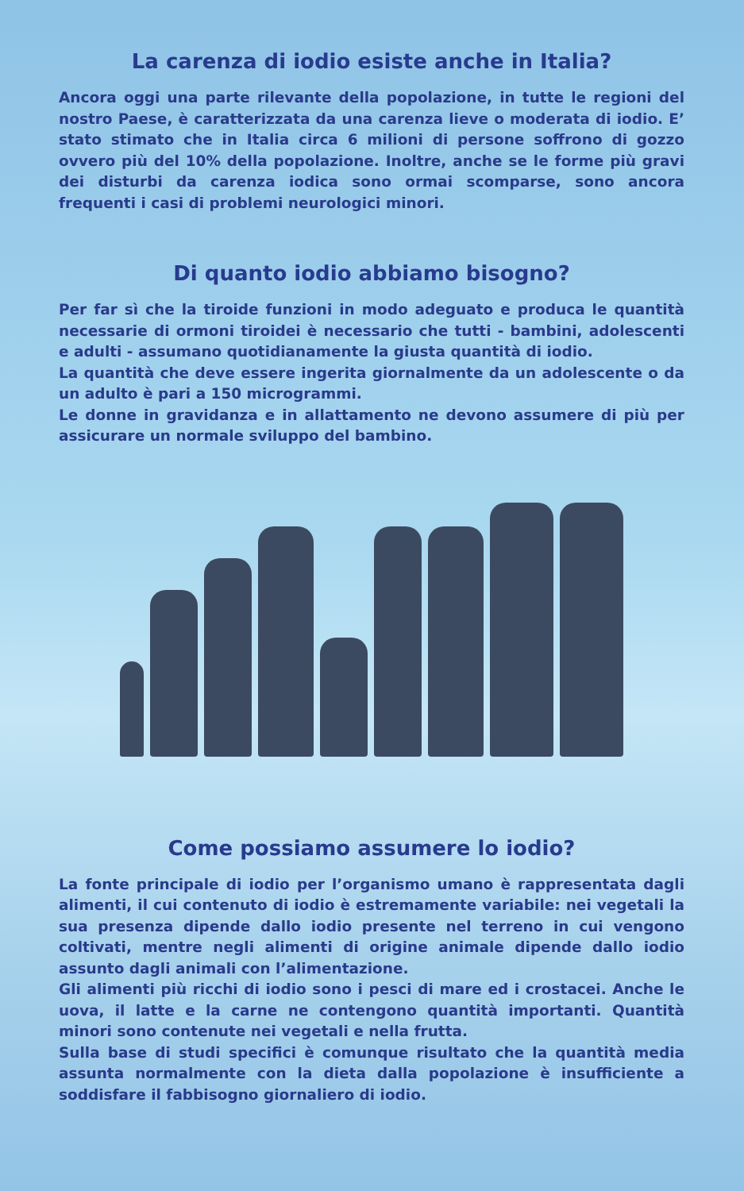La carenza di iodio esiste anche in Italia?
Ancora oggi una parte rilevante della popolazione, in tutte le regioni del nostro Paese, è caratterizzata da una carenza lieve o moderata di iodio. E’ stato stimato che in Italia circa 6 milioni di persone soffrono di gozzo ovvero più del 10% della popolazione. Inoltre, anche se le forme più gravi dei disturbi da carenza iodica sono ormai scomparse, sono ancora frequenti i casi di problemi neurologici minori.
Di quanto iodio abbiamo bisogno?
Per far sì che la tiroide funzioni in modo adeguato e produca le quantità necessarie di ormoni tiroidei è necessario che tutti - bambini, adolescenti e adulti - assumano quotidianamente la giusta quantità di iodio.
La quantità che deve essere ingerita giornalmente da un adolescente o da un adulto è pari a 150 microgrammi.
Le donne in gravidanza e in allattamento ne devono assumere di più per assicurare un normale sviluppo del bambino.
Come possiamo assumere lo iodio?
La fonte principale di iodio per l’organismo umano è rappresentata dagli alimenti, il cui contenuto di iodio è estremamente variabile: nei vegetali la sua presenza dipende dallo iodio presente nel terreno in cui vengono coltivati, mentre negli alimenti di origine animale dipende dallo iodio assunto dagli animali con l’alimentazione.
Gli alimenti più ricchi di iodio sono i pesci di mare ed i crostacei. Anche le uova, il latte e la carne ne contengono quantità importanti. Quantità minori sono contenute nei vegetali e nella frutta.
Sulla base di studi specifici è comunque risultato che la quantità media assunta normalmente con la dieta dalla popolazione è insufficiente a soddisfare il fabbisogno giornaliero di iodio.